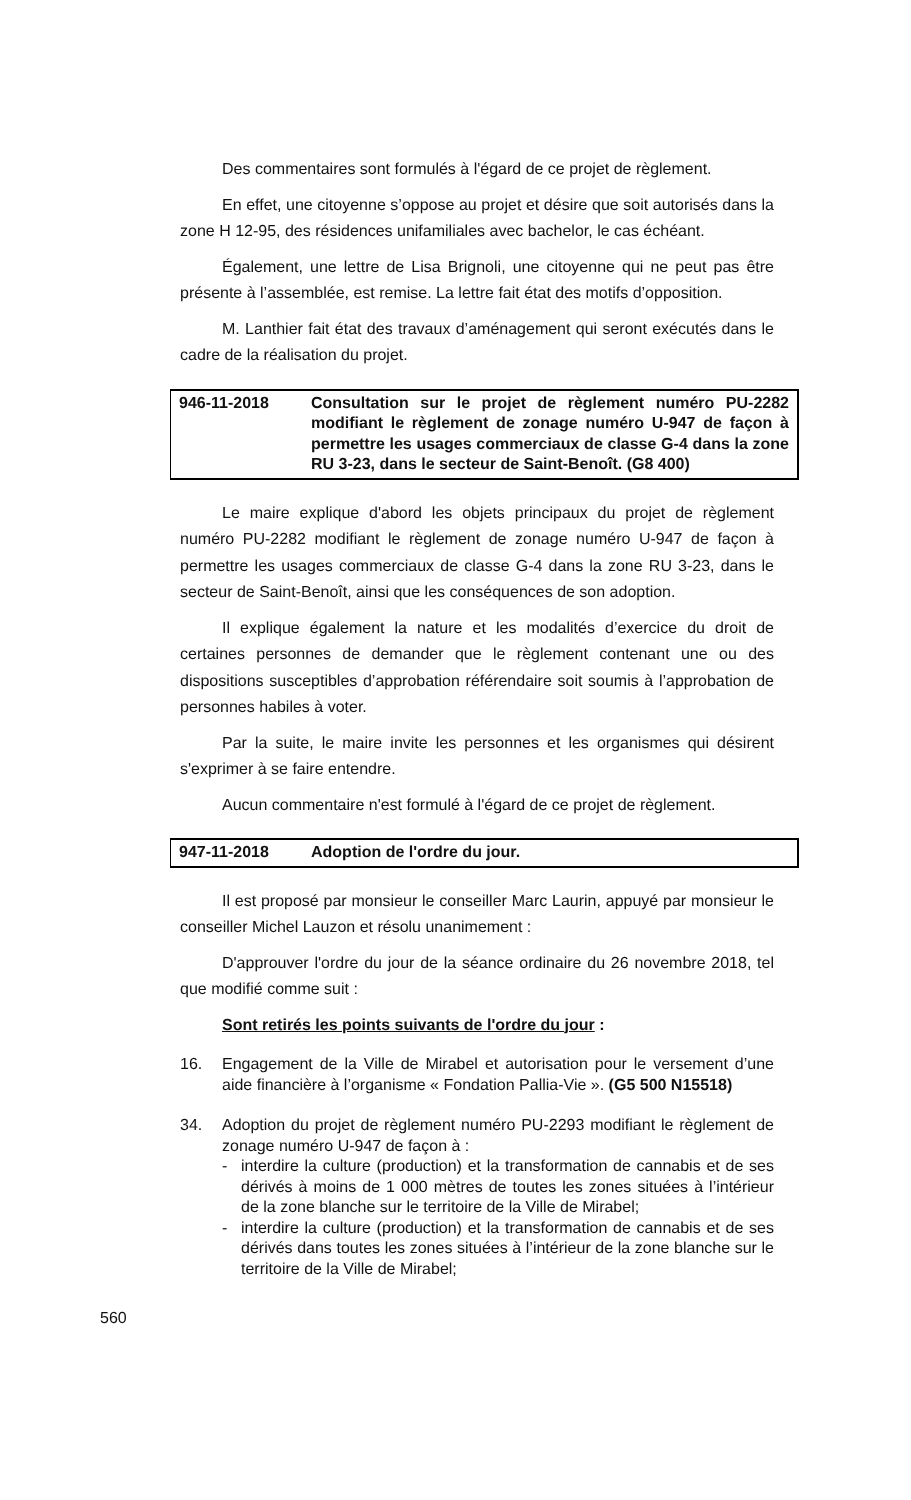Des commentaires sont formulés à l'égard de ce projet de règlement.
En effet, une citoyenne s’oppose au projet et désire que soit autorisés dans la zone H 12-95, des résidences unifamiliales avec bachelor, le cas échéant.
Également, une lettre de Lisa Brignoli, une citoyenne qui ne peut pas être présente à l’assemblée, est remise. La lettre fait état des motifs d’opposition.
M. Lanthier fait état des travaux d’aménagement qui seront exécutés dans le cadre de la réalisation du projet.
946-11-2018 Consultation sur le projet de règlement numéro PU-2282 modifiant le règlement de zonage numéro U-947 de façon à permettre les usages commerciaux de classe G-4 dans la zone RU 3-23, dans le secteur de Saint-Benoît. (G8 400)
Le maire explique d'abord les objets principaux du projet de règlement numéro PU-2282 modifiant le règlement de zonage numéro U-947 de façon à permettre les usages commerciaux de classe G-4 dans la zone RU 3-23, dans le secteur de Saint-Benoît, ainsi que les conséquences de son adoption.
Il explique également la nature et les modalités d’exercice du droit de certaines personnes de demander que le règlement contenant une ou des dispositions susceptibles d’approbation référendaire soit soumis à l’approbation de personnes habiles à voter.
Par la suite, le maire invite les personnes et les organismes qui désirent s'exprimer à se faire entendre.
Aucun commentaire n'est formulé à l'égard de ce projet de règlement.
947-11-2018 Adoption de l'ordre du jour.
Il est proposé par monsieur le conseiller Marc Laurin, appuyé par monsieur le conseiller Michel Lauzon et résolu unanimement :
D'approuver l'ordre du jour de la séance ordinaire du 26 novembre 2018, tel que modifié comme suit :
Sont retirés les points suivants de l'ordre du jour :
16. Engagement de la Ville de Mirabel et autorisation pour le versement d’une aide financière à l’organisme « Fondation Pallia-Vie ». (G5 500 N15518)
34. Adoption du projet de règlement numéro PU-2293 modifiant le règlement de zonage numéro U-947 de façon à :
- interdire la culture (production) et la transformation de cannabis et de ses dérivés à moins de 1 000 mètres de toutes les zones situées à l’intérieur de la zone blanche sur le territoire de la Ville de Mirabel;
- interdire la culture (production) et la transformation de cannabis et de ses dérivés dans toutes les zones situées à l’intérieur de la zone blanche sur le territoire de la Ville de Mirabel;
560